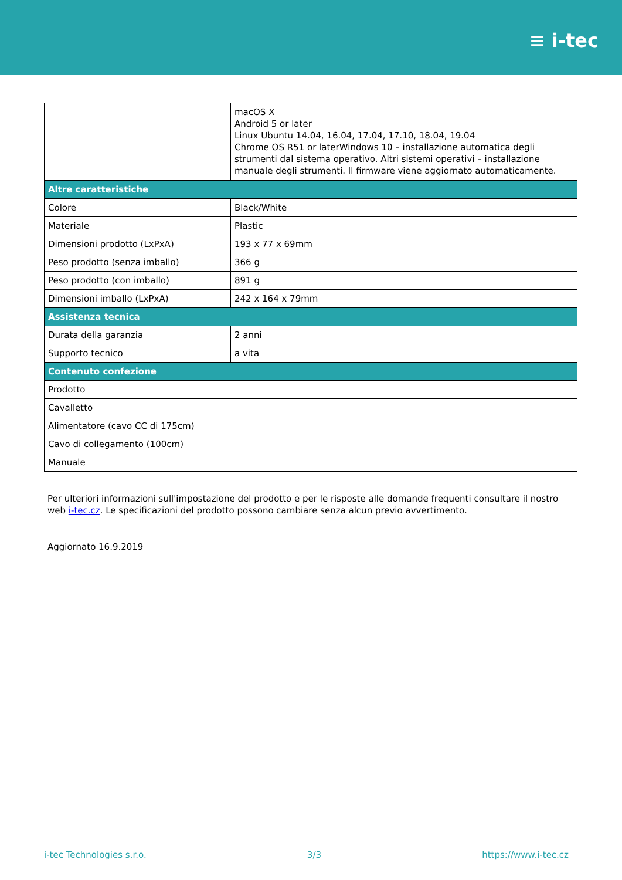≡ i-tec
| | macOS X Android 5 or later Linux Ubuntu 14.04, 16.04, 17.04, 17.10, 18.04, 19.04 Chrome OS R51 or laterWindows 10 – installazione automatica degli strumenti dal sistema operativo. Altri sistemi operativi – installazione manuale degli strumenti. Il firmware viene aggiornato automaticamente. |
| Altre caratteristiche | |
| Colore | Black/White |
| Materiale | Plastic |
| Dimensioni prodotto (LxPxA) | 193 x 77 x 69mm |
| Peso prodotto (senza imballo) | 366 g |
| Peso prodotto (con imballo) | 891 g |
| Dimensioni imballo (LxPxA) | 242 x 164 x 79mm |
| Assistenza tecnica | |
| Durata della garanzia | 2 anni |
| Supporto tecnico | a vita |
| Contenuto confezione | |
| Prodotto | |
| Cavalletto | |
| Alimentatore (cavo CC di 175cm) | |
| Cavo di collegamento (100cm) | |
| Manuale | |
Per ulteriori informazioni sull'impostazione del prodotto e per le risposte alle domande frequenti consultare il nostro web i-tec.cz. Le specificazioni del prodotto possono cambiare senza alcun previo avvertimento.
Aggiornato 16.9.2019
i-tec Technologies s.r.o. 3/3 https://www.i-tec.cz